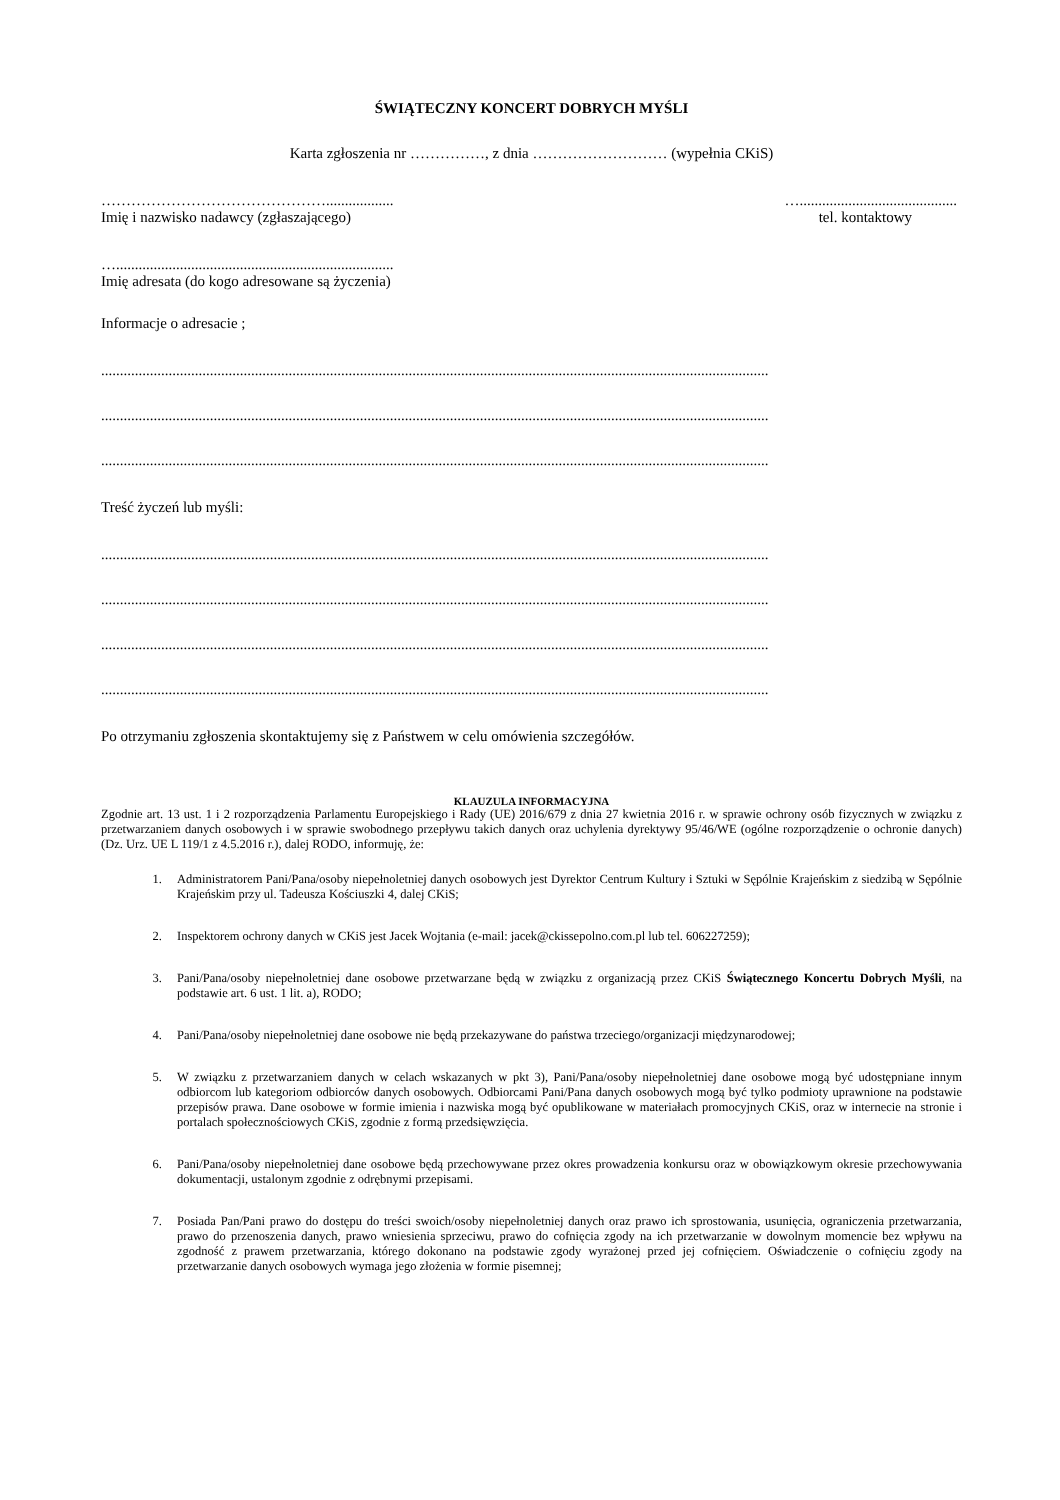ŚWIĄTECZNY KONCERT DOBRYCH MYŚLI
Karta zgłoszenia nr ……………, z dnia ……………………… (wypełnia CKiS)
……………………………………….................. …..........................................
Imię i nazwisko nadawcy (zgłaszającego) tel. kontaktowy
…..........................................................................
Imię adresata (do kogo adresowane są życzenia)
Informacje o adresacie ;
..................................................................................................................................................................................
..................................................................................................................................................................................
..................................................................................................................................................................................
Treść życzeń lub myśli:
..................................................................................................................................................................................
..................................................................................................................................................................................
..................................................................................................................................................................................
..................................................................................................................................................................................
Po otrzymaniu zgłoszenia skontaktujemy się z Państwem w celu omówienia szczegółów.
KLAUZULA INFORMACYJNA
Zgodnie art. 13 ust. 1 i 2 rozporządzenia Parlamentu Europejskiego i Rady (UE) 2016/679 z dnia 27 kwietnia 2016 r. w sprawie ochrony osób fizycznych w związku z przetwarzaniem danych osobowych i w sprawie swobodnego przepływu takich danych oraz uchylenia dyrektywy 95/46/WE (ogólne rozporządzenie o ochronie danych) (Dz. Urz. UE L 119/1 z 4.5.2016 r.), dalej RODO, informuję, że:
1. Administratorem Pani/Pana/osoby niepełnoletniej danych osobowych jest Dyrektor Centrum Kultury i Sztuki w Sępólnie Krajeńskim z siedzibą w Sępólnie Krajeńskim przy ul. Tadeusza Kościuszki 4, dalej CKiS;
2. Inspektorem ochrony danych w CKiS jest Jacek Wojtania (e-mail: jacek@ckissepolno.com.pl lub tel. 606227259);
3. Pani/Pana/osoby niepełnoletniej dane osobowe przetwarzane będą w związku z organizacją przez CKiS Świątecznego Koncertu Dobrych Myśli, na podstawie art. 6 ust. 1 lit. a), RODO;
4. Pani/Pana/osoby niepełnoletniej dane osobowe nie będą przekazywane do państwa trzeciego/organizacji międzynarodowej;
5. W związku z przetwarzaniem danych w celach wskazanych w pkt 3), Pani/Pana/osoby niepełnoletniej dane osobowe mogą być udostępniane innym odbiorcom lub kategoriom odbiorców danych osobowych. Odbiorcami Pani/Pana danych osobowych mogą być tylko podmioty uprawnione na podstawie przepisów prawa. Dane osobowe w formie imienia i nazwiska mogą być opublikowane w materiałach promocyjnych CKiS, oraz w internecie na stronie i portalach społecznościowych CKiS, zgodnie z formą przedsięwzięcia.
6. Pani/Pana/osoby niepełnoletniej dane osobowe będą przechowywane przez okres prowadzenia konkursu oraz w obowiązkowym okresie przechowywania dokumentacji, ustalonym zgodnie z odrębnymi przepisami.
7. Posiada Pan/Pani prawo do dostępu do treści swoich/osoby niepełnoletniej danych oraz prawo ich sprostowania, usunięcia, ograniczenia przetwarzania, prawo do przenoszenia danych, prawo wniesienia sprzeciwu, prawo do cofnięcia zgody na ich przetwarzanie w dowolnym momencie bez wpływu na zgodność z prawem przetwarzania, którego dokonano na podstawie zgody wyrażonej przed jej cofnięciem. Oświadczenie o cofnięciu zgody na przetwarzanie danych osobowych wymaga jego złożenia w formie pisemnej;